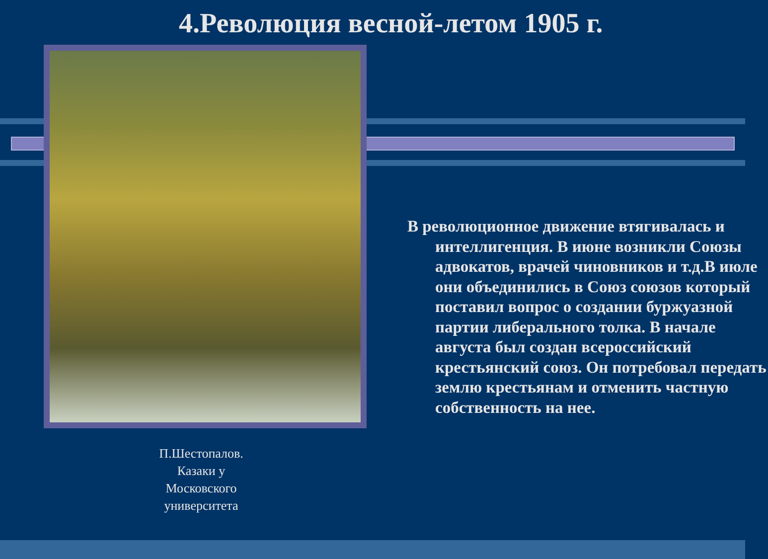4.Революция весной-летом 1905 г.
П.Шестопалов. Казаки у Московского университета
В революционное движение втягивалась и интеллигенция. В июне возникли Союзы адвокатов, врачей чиновников и т.д.В июле они объединились в Союз союзов который поставил вопрос о создании буржуазной партии либерального толка. В начале августа был создан всероссийский крестьянский союз. Он потребовал передать землю крестьянам и отменить частную собственность на нее.